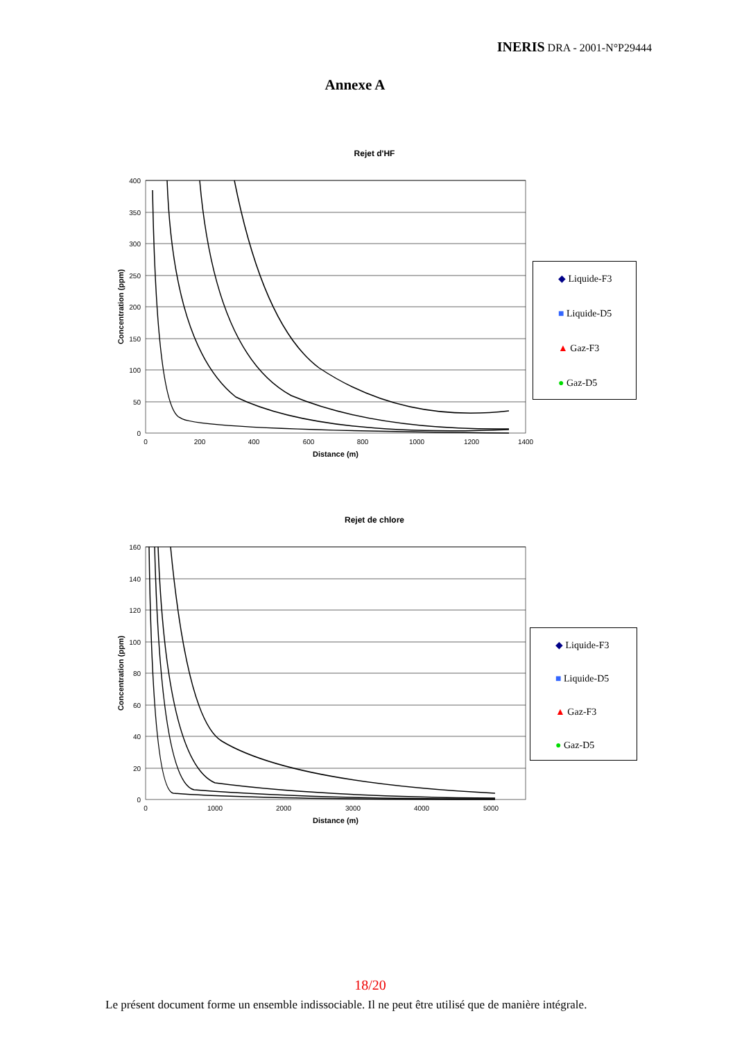INERIS DRA - 2001-N°P29444
Annexe A
Rejet d'HF
400
350
300
250
200
150
100
50
0
0
200
400
600
800
1000
1200
1400
Distance (m)
Concentration (ppm)
◆ Liquide-F3
■ Liquide-D5
▲ Gaz-F3
● Gaz-D5
Rejet de chlore
160
140
120
100
80
60
40
20
0
0
1000
2000
3000
4000
5000
Distance (m)
Concentration (ppm)
◆ Liquide-F3
■ Liquide-D5
▲ Gaz-F3
● Gaz-D5
18/20
Le présent document forme un ensemble indissociable. Il ne peut être utilisé que de manière intégrale.